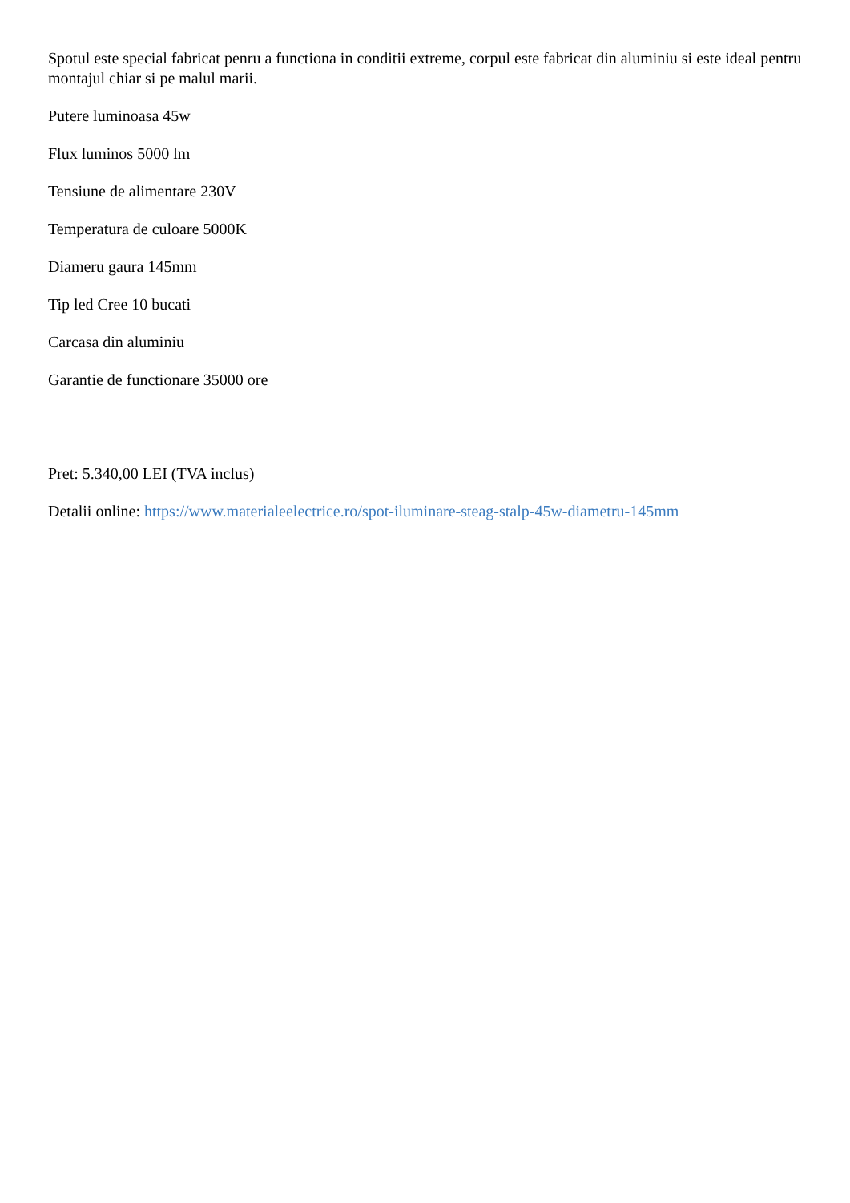Spotul este special fabricat penru a functiona in conditii extreme, corpul este fabricat din aluminiu si este ideal pentru montajul chiar si pe malul marii.
Putere luminoasa 45w
Flux luminos 5000 lm
Tensiune de alimentare 230V
Temperatura de culoare 5000K
Diameru gaura 145mm
Tip led Cree 10 bucati
Carcasa din aluminiu
Garantie de functionare 35000 ore
Pret: 5.340,00 LEI (TVA inclus)
Detalii online: https://www.materialeelectrice.ro/spot-iluminare-steag-stalp-45w-diametru-145mm